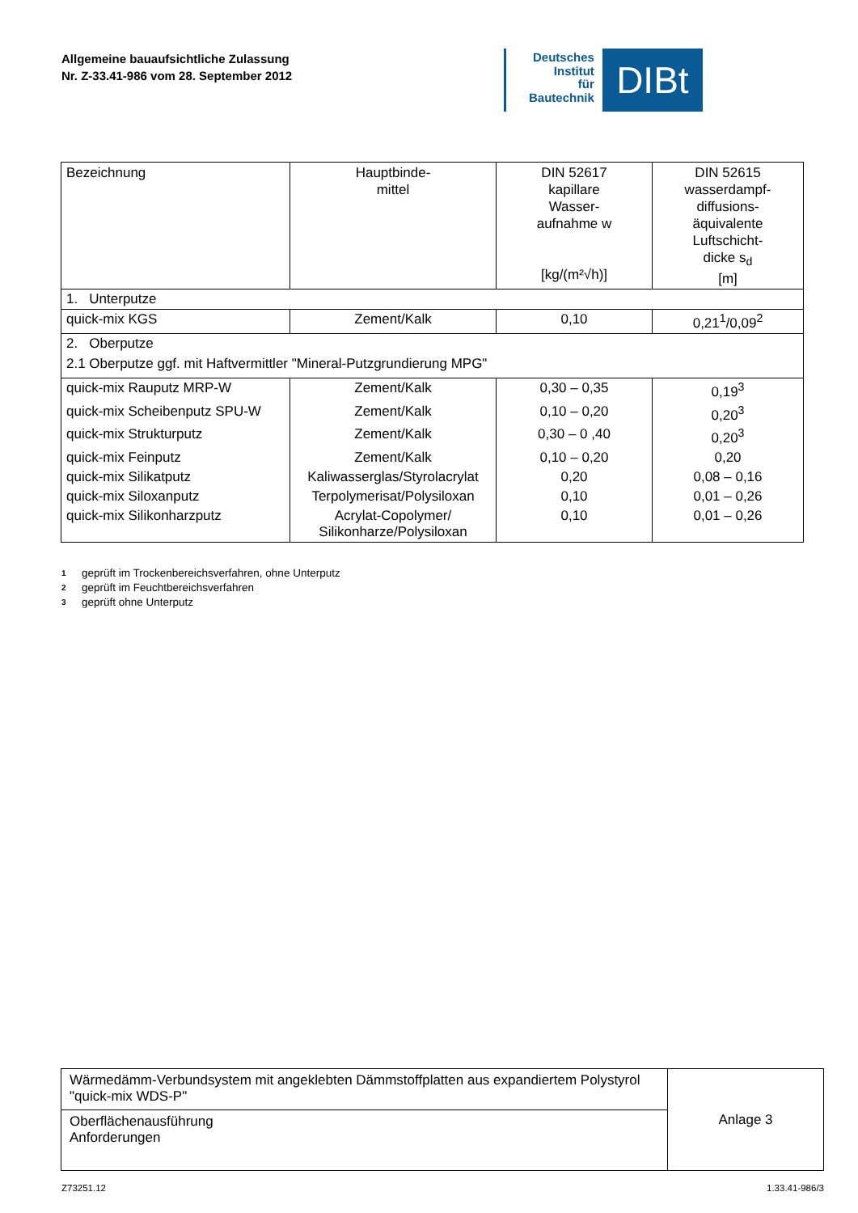Allgemeine bauaufsichtliche Zulassung
Nr. Z-33.41-986 vom 28. September 2012
Deutsches
Institut
für
Bautechnik
DIBt
| Bezeichnung | Hauptbinde- mittel | DIN 52617 kapillare Wasser- aufnahme w [kg/(m²√h)] | DIN 52615 wasserdampf- diffusions- äquivalente Luftschicht- dicke s<sub>d</sub> [m] |
| --- | --- | --- | --- |
| 1. Unterputze | | | |
| quick-mix KGS | Zement/Kalk | 0,10 | 0,21<sup>1</sup>/0,09<sup>2</sup> |
| 2. Oberputze 2.1 Oberputze ggf. mit Haftvermittler "Mineral-Putzgrundierung MPG" | | | |
| quick-mix Rauputz MRP-W | Zement/Kalk | 0,30 – 0,35 | 0,19<sup>3</sup> |
| quick-mix Scheibenputz SPU-W | Zement/Kalk | 0,10 – 0,20 | 0,20<sup>3</sup> |
| quick-mix Strukturputz | Zement/Kalk | 0,30 – 0 ,40 | 0,20<sup>3</sup> |
| quick-mix Feinputz | Zement/Kalk | 0,10 – 0,20 | 0,20 |
| quick-mix Silikatputz | Kaliwasserglas/Styrolacrylat | 0,20 | 0,08 – 0,16 |
| quick-mix Siloxanputz | Terpolymerisat/Polysiloxan | 0,10 | 0,01 – 0,26 |
| quick-mix Silikonharzputz | Acrylat-Copolymer/ Silikonharze/Polysiloxan | 0,10 | 0,01 – 0,26 |
1 geprüft im Trockenbereichsverfahren, ohne Unterputz
2 geprüft im Feuchtbereichsverfahren
3 geprüft ohne Unterputz
| Wärmedämm-Verbundsystem mit angeklebten Dämmstoffplatten aus expandiertem Polystyrol "quick-mix WDS-P" | Anlage 3 |
| Oberflächenausführung Anforderungen | |
Z73251.12 1.33.41-986/3